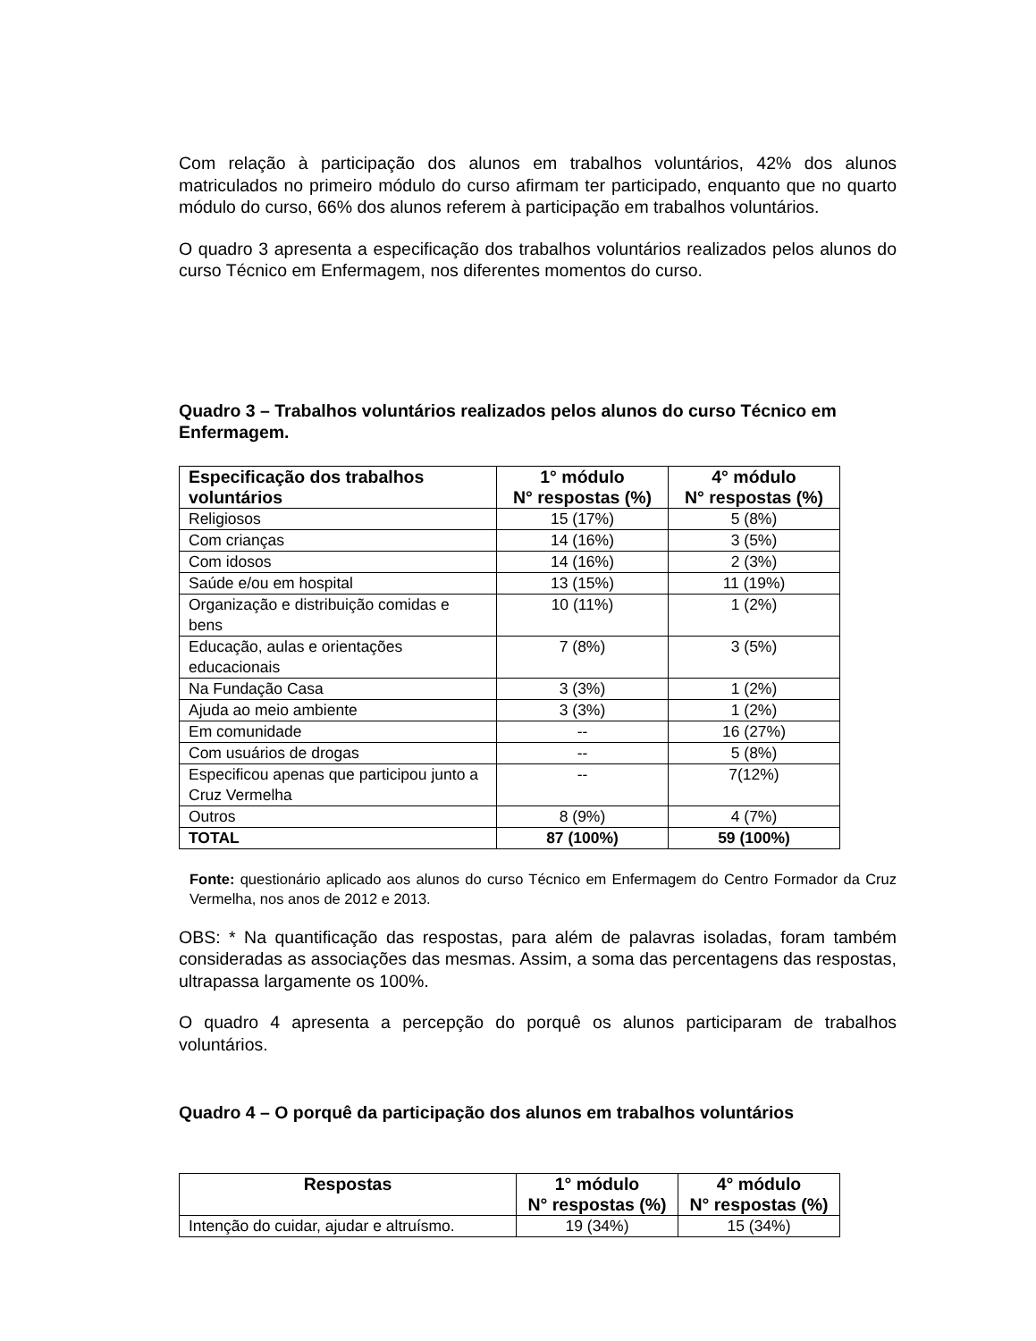Com relação à participação dos alunos em trabalhos voluntários, 42% dos alunos matriculados no primeiro módulo do curso afirmam ter participado, enquanto que no quarto módulo do curso, 66% dos alunos referem à participação em trabalhos voluntários.
O quadro 3 apresenta a especificação dos trabalhos voluntários realizados pelos alunos do curso Técnico em Enfermagem, nos diferentes momentos do curso.
Quadro 3 – Trabalhos voluntários realizados pelos alunos do curso Técnico em Enfermagem.
| Especificação dos trabalhos voluntários | 1° módulo N° respostas (%) | 4° módulo N° respostas (%) |
| --- | --- | --- |
| Religiosos | 15 (17%) | 5 (8%) |
| Com crianças | 14 (16%) | 3 (5%) |
| Com idosos | 14 (16%) | 2 (3%) |
| Saúde e/ou em hospital | 13 (15%) | 11 (19%) |
| Organização e distribuição comidas e bens | 10 (11%) | 1 (2%) |
| Educação, aulas e orientações educacionais | 7 (8%) | 3 (5%) |
| Na Fundação Casa | 3 (3%) | 1 (2%) |
| Ajuda ao meio ambiente | 3 (3%) | 1 (2%) |
| Em comunidade | -- | 16 (27%) |
| Com usuários de drogas | -- | 5 (8%) |
| Especificou apenas que participou junto a Cruz Vermelha | -- | 7(12%) |
| Outros | 8 (9%) | 4 (7%) |
| TOTAL | 87 (100%) | 59 (100%) |
Fonte: questionário aplicado aos alunos do curso Técnico em Enfermagem do Centro Formador da Cruz Vermelha, nos anos de 2012 e 2013.
OBS: * Na quantificação das respostas, para além de palavras isoladas, foram também consideradas as associações das mesmas. Assim, a soma das percentagens das respostas, ultrapassa largamente os 100%.
O quadro 4 apresenta a percepção do porquê os alunos participaram de trabalhos voluntários.
Quadro 4 – O porquê da participação dos alunos em trabalhos voluntários
| Respostas | 1° módulo N° respostas (%) | 4° módulo N° respostas (%) |
| --- | --- | --- |
| Intenção do cuidar, ajudar e altruísmo. | 19 (34%) | 15 (34%) |